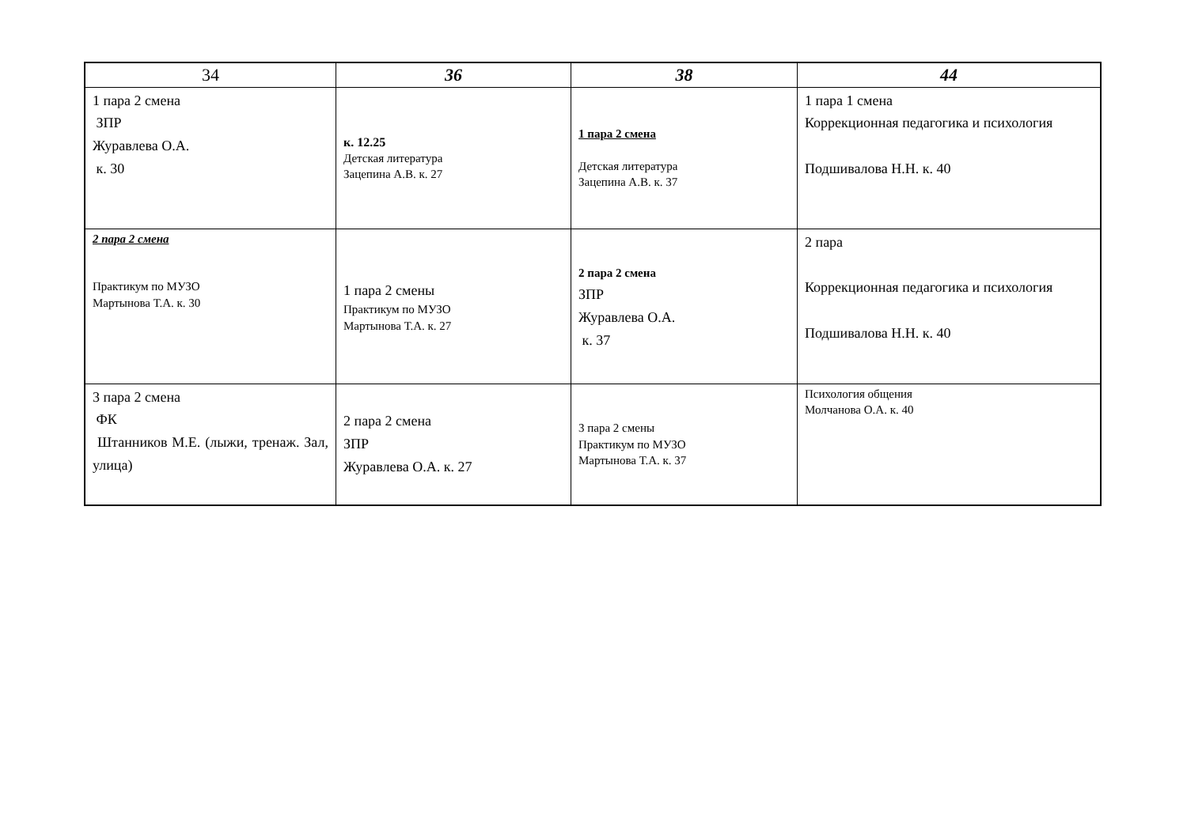| 34 | 36 | 38 | 44 |
| --- | --- | --- | --- |
| 1 пара 2 смена ЗПР Журавлева О.А. к. 30 | к. 12.25 Детская литература Зацепина А.В. к. 27 | 1 пара 2 смена Детская литература Зацепина А.В. к. 37 | 1 пара 1 смена Коррекционная педагогика и психология Подшивалова Н.Н. к. 40 |
| 2 пара 2 смена Практикум по МУЗО Мартынова Т.А. к. 30 | 1 пара 2 смены Практикум по МУЗО Мартынова Т.А. к. 27 | 2 пара 2 смена ЗПР Журавлева О.А. к. 37 | 2 пара Коррекционная педагогика и психология Подшивалова Н.Н. к. 40 |
| 3 пара 2 смена ФК Штанников М.Е. (лыжи, тренаж. Зал, улица) | 2 пара 2 смена ЗПР Журавлева О.А. к. 27 | 3 пара 2 смены Практикум по МУЗО Мартынова Т.А. к. 37 | Психология общения Молчанова О.А. к. 40 |